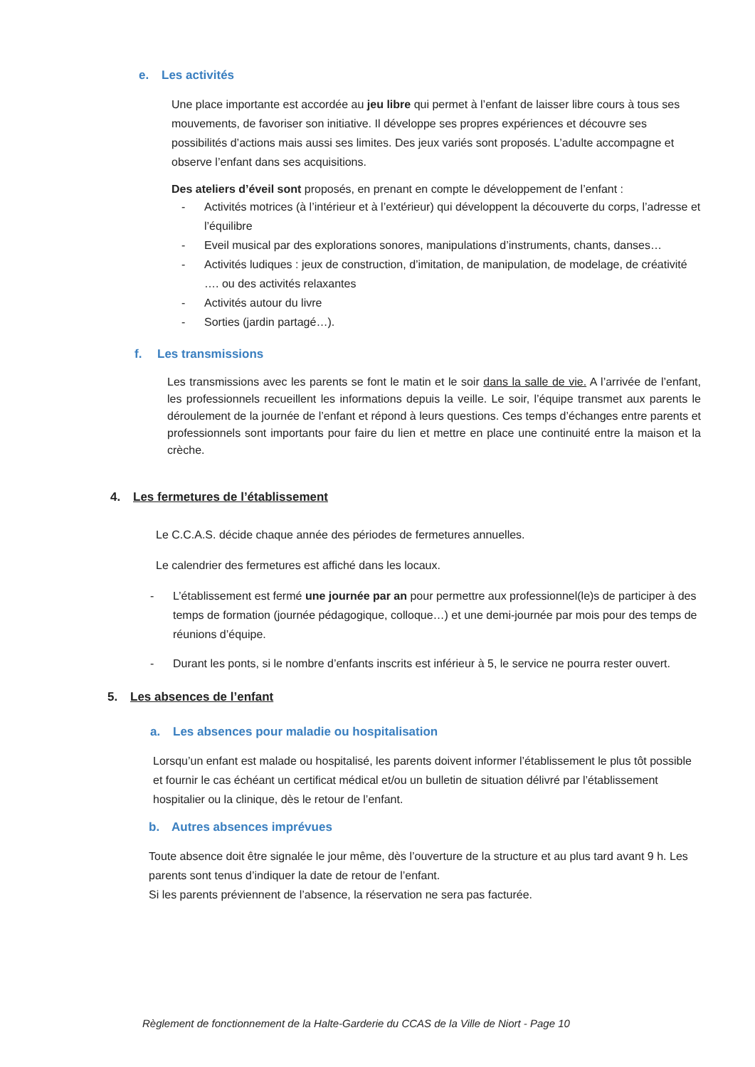e. Les activités
Une place importante est accordée au jeu libre qui permet à l’enfant de laisser libre cours à tous ses mouvements, de favoriser son initiative. Il développe ses propres expériences et découvre ses possibilités d’actions mais aussi ses limites. Des jeux variés sont proposés. L’adulte accompagne et observe l’enfant dans ses acquisitions.
Des ateliers d’éveil sont proposés, en prenant en compte le développement de l’enfant :
- Activités motrices (à l’intérieur et à l’extérieur) qui développent la découverte du corps, l’adresse et l’équilibre
- Eveil musical par des explorations sonores, manipulations d’instruments, chants, danses…
- Activités ludiques : jeux de construction, d’imitation, de manipulation, de modelage, de créativité …. ou des activités relaxantes
- Activités autour du livre
- Sorties (jardin partagé…).
f. Les transmissions
Les transmissions avec les parents se font le matin et le soir dans la salle de vie. A l’arrivée de l’enfant, les professionnels recueillent les informations depuis la veille. Le soir, l’équipe transmet aux parents le déroulement de la journée de l’enfant et répond à leurs questions. Ces temps d’échanges entre parents et professionnels sont importants pour faire du lien et mettre en place une continuité entre la maison et la crèche.
4. Les fermetures de l’établissement
Le C.C.A.S. décide chaque année des périodes de fermetures annuelles.
Le calendrier des fermetures est affiché dans les locaux.
- L’établissement est fermé une journée par an pour permettre aux professionnel(le)s de participer à des temps de formation (journée pédagogique, colloque…) et une demi-journée par mois pour des temps de réunions d’équipe.
- Durant les ponts, si le nombre d’enfants inscrits est inférieur à 5, le service ne pourra rester ouvert.
5. Les absences de l’enfant
a. Les absences pour maladie ou hospitalisation
Lorsqu’un enfant est malade ou hospitalisé, les parents doivent informer l’établissement le plus tôt possible et fournir le cas échéant un certificat médical et/ou un bulletin de situation délivré par l’établissement hospitalier ou la clinique, dès le retour de l’enfant.
b. Autres absences imprévues
Toute absence doit être signalée le jour même, dès l’ouverture de la structure et au plus tard avant 9 h. Les parents sont tenus d’indiquer la date de retour de l’enfant.
Si les parents préviennent de l’absence, la réservation ne sera pas facturée.
Règlement de fonctionnement de la Halte-Garderie du CCAS de la Ville de Niort - Page 10